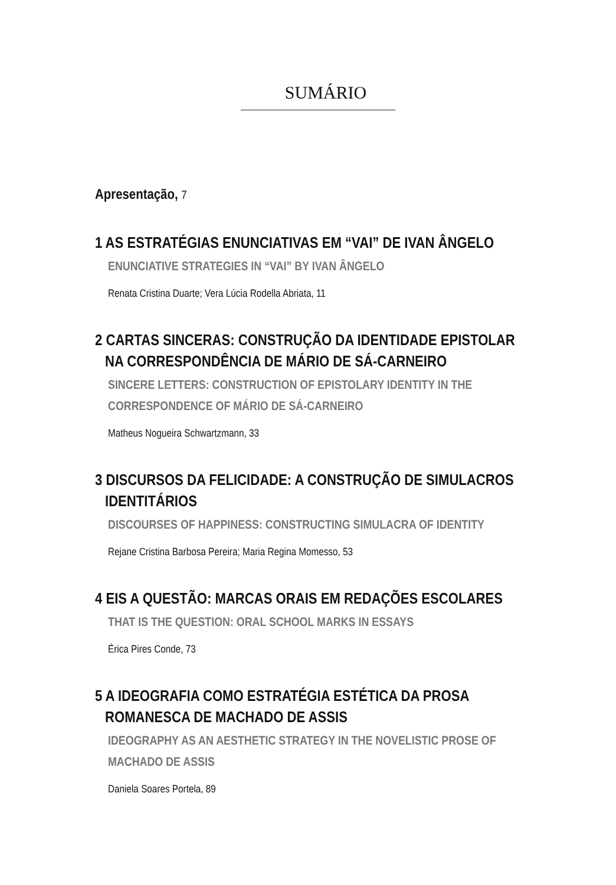SUMÁRIO
Apresentação, 7
1 AS ESTRATÉGIAS ENUNCIATIVAS EM “VAI” DE IVAN ÂNGELO
ENUNCIATIVE STRATEGIES IN “VAI” BY IVAN ÂNGELO
Renata Cristina Duarte; Vera Lúcia Rodella Abriata, 11
2 CARTAS SINCERAS: CONSTRUÇÃO DA IDENTIDADE EPISTOLAR
NA CORRESPONDÊNCIA DE MÁRIO DE SÁ-CARNEIRO
SINCERE LETTERS: CONSTRUCTION OF EPISTOLARY IDENTITY IN THE CORRESPONDENCE OF MÁRIO DE SÁ-CARNEIRO
Matheus Nogueira Schwartzmann, 33
3 DISCURSOS DA FELICIDADE: A CONSTRUÇÃO DE SIMULACROS
IDENTITÁRIOS
DISCOURSES OF HAPPINESS: CONSTRUCTING SIMULACRA OF IDENTITY
Rejane Cristina Barbosa Pereira; Maria Regina Momesso, 53
4 EIS A QUESTÃO: MARCAS ORAIS EM REDAÇÕES ESCOLARES
THAT IS THE QUESTION: ORAL SCHOOL MARKS IN ESSAYS
Érica Pires Conde, 73
5 A IDEOGRAFIA COMO ESTRATÉGIA ESTÉTICA DA PROSA
ROMANESCA DE MACHADO DE ASSIS
IDEOGRAPHY AS AN AESTHETIC STRATEGY IN THE NOVELISTIC PROSE OF MACHADO DE ASSIS
Daniela Soares Portela, 89